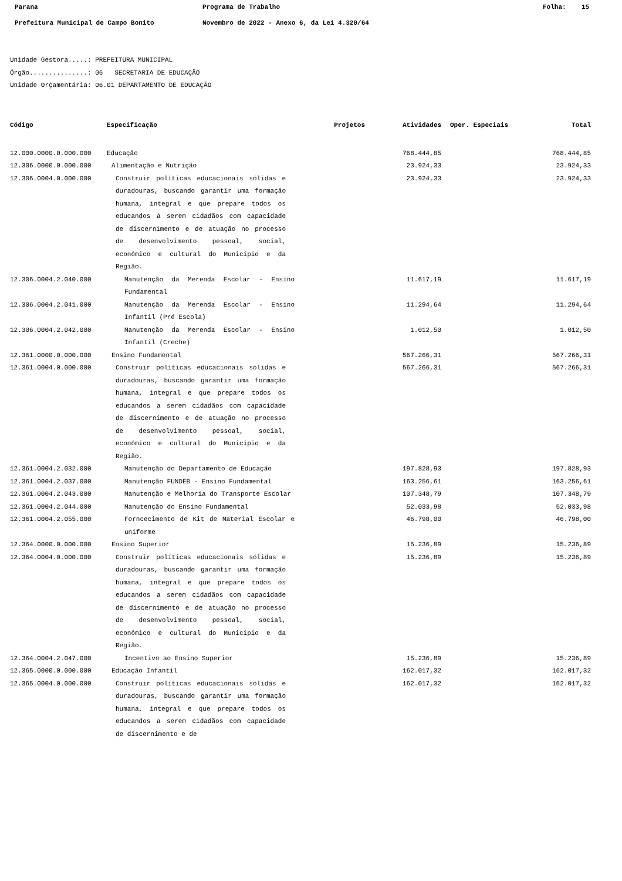Parana Programa de Trabalho Folha: 15
Prefeitura Municipal de Campo Bonito Novembro de 2022 - Anexo 6, da Lei 4.320/64
Unidade Gestora.....: PREFEITURA MUNICIPAL
Órgão...............: 06 SECRETARIA DE EDUCAÇÃO
Unidade Orçamentária: 06.01 DEPARTAMENTO DE EDUCAÇÃO
| Código | Especificação | Projetos | Atividades | Oper. Especiais | Total |
| --- | --- | --- | --- | --- | --- |
| 12.000.0000.0.000.000 | Educação | | 768.444,85 | | 768.444,85 |
| 12.306.0000.0.000.000 | Alimentação e Nutrição | | 23.924,33 | | 23.924,33 |
| 12.306.0004.0.000.000 | Construir políticas educacionais sólidas e duradouras, buscando garantir uma formação humana, integral e que prepare todos os educandos a serem cidadãos com capacidade de discernimento e de atuação no processo de desenvolvimento pessoal, social, econômico e cultural do Município e da Região. | | 23.924,33 | | 23.924,33 |
| 12.306.0004.2.040.000 | Manutenção da Merenda Escolar - Ensino Fundamental | | 11.617,19 | | 11.617,19 |
| 12.306.0004.2.041.000 | Manutenção da Merenda Escolar - Ensino Infantil (Pré Escola) | | 11.294,64 | | 11.294,64 |
| 12.306.0004.2.042.000 | Manutenção da Merenda Escolar - Ensino Infantil (Creche) | | 1.012,50 | | 1.012,50 |
| 12.361.0000.0.000.000 | Ensino Fundamental | | 567.266,31 | | 567.266,31 |
| 12.361.0004.0.000.000 | Construir políticas educacionais sólidas e duradouras, buscando garantir uma formação humana, integral e que prepare todos os educandos a serem cidadãos com capacidade de discernimento e de atuação no processo de desenvolvimento pessoal, social, econômico e cultural do Município e da Região. | | 567.266,31 | | 567.266,31 |
| 12.361.0004.2.032.000 | Manutenção do Departamento de Educação | | 197.828,93 | | 197.828,93 |
| 12.361.0004.2.037.000 | Manutenção FUNDEB - Ensino Fundamental | | 163.256,61 | | 163.256,61 |
| 12.361.0004.2.043.000 | Manutenção e Melhoria do Transporte Escolar | | 107.348,79 | | 107.348,79 |
| 12.361.0004.2.044.000 | Manutenção do Ensino Fundamental | | 52.033,98 | | 52.033,98 |
| 12.361.0004.2.055.000 | Forncecimento de Kit de Material Escolar e uniforme | | 46.798,00 | | 46.798,00 |
| 12.364.0000.0.000.000 | Ensino Superior | | 15.236,89 | | 15.236,89 |
| 12.364.0004.0.000.000 | Construir políticas educacionais sólidas e duradouras, buscando garantir uma formação humana, integral e que prepare todos os educandos a serem cidadãos com capacidade de discernimento e de atuação no processo de desenvolvimento pessoal, social, econômico e cultural do Município e da Região. | | 15.236,89 | | 15.236,89 |
| 12.364.0004.2.047.000 | Incentivo ao Ensino Superior | | 15.236,89 | | 15.236,89 |
| 12.365.0000.0.000.000 | Educação Infantil | | 162.017,32 | | 162.017,32 |
| 12.365.0004.0.000.000 | Construir políticas educacionais sólidas e duradouras, buscando garantir uma formação humana, integral e que prepare todos os educandos a serem cidadãos com capacidade de discernimento e de | | 162.017,32 | | 162.017,32 |